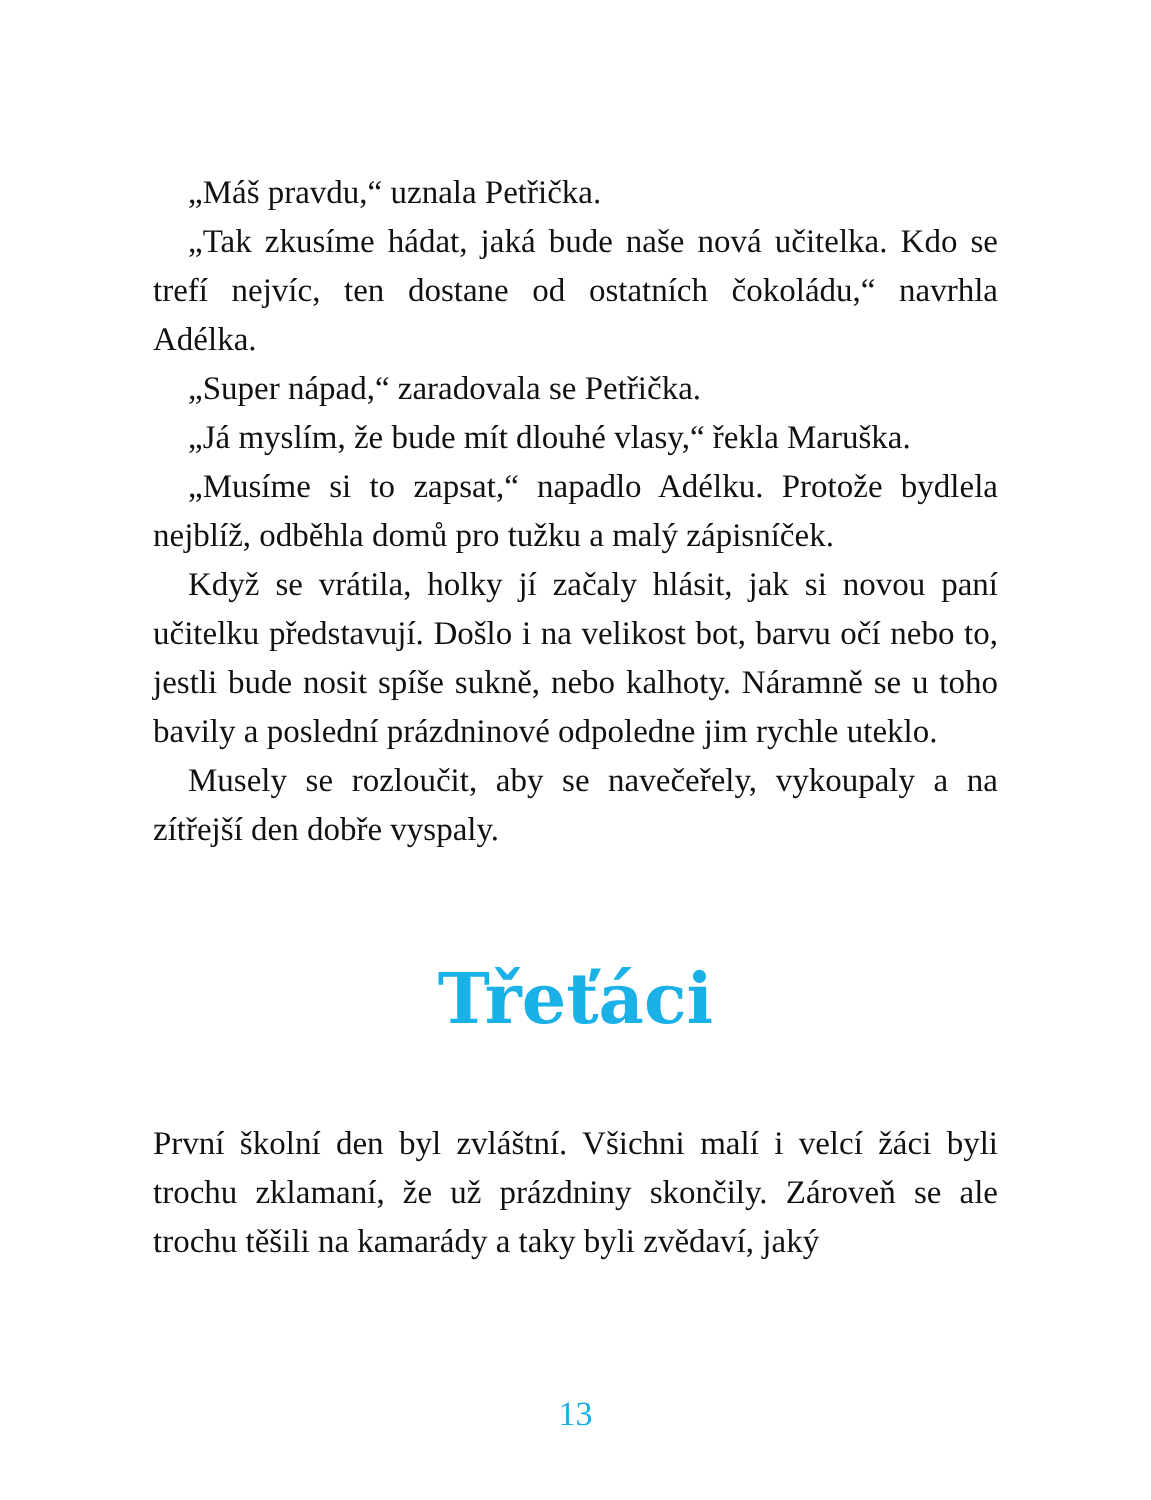„Máš pravdu,“ uznala Petřička.
„Tak zkusíme hádat, jaká bude naše nová učitelka. Kdo se trefí nejvíc, ten dostane od ostatních čokoládu,“ navrhla Adélka.
„Super nápad,“ zaradovala se Petřička.
„Já myslím, že bude mít dlouhé vlasy,“ řekla Maruška.
„Musíme si to zapsat,“ napadlo Adélku. Protože bydlela nejblíž, odběhla domů pro tužku a malý zápisníček.
Když se vrátila, holky jí začaly hlásit, jak si novou paní učitelku představují. Došlo i na velikost bot, barvu očí nebo to, jestli bude nosit spíše sukně, nebo kalhoty. Náramně se u toho bavily a poslední prázdninové odpoledne jim rychle uteklo.
Musely se rozloučit, aby se navečeřely, vykoupaly a na zítřejší den dobře vyspaly.
Třeťáci
První školní den byl zvláštní. Všichni malí i velcí žáci byli trochu zklamaní, že už prázdniny skončily. Zároveň se ale trochu těšili na kamarády a taky byli zvědaví, jaký
13